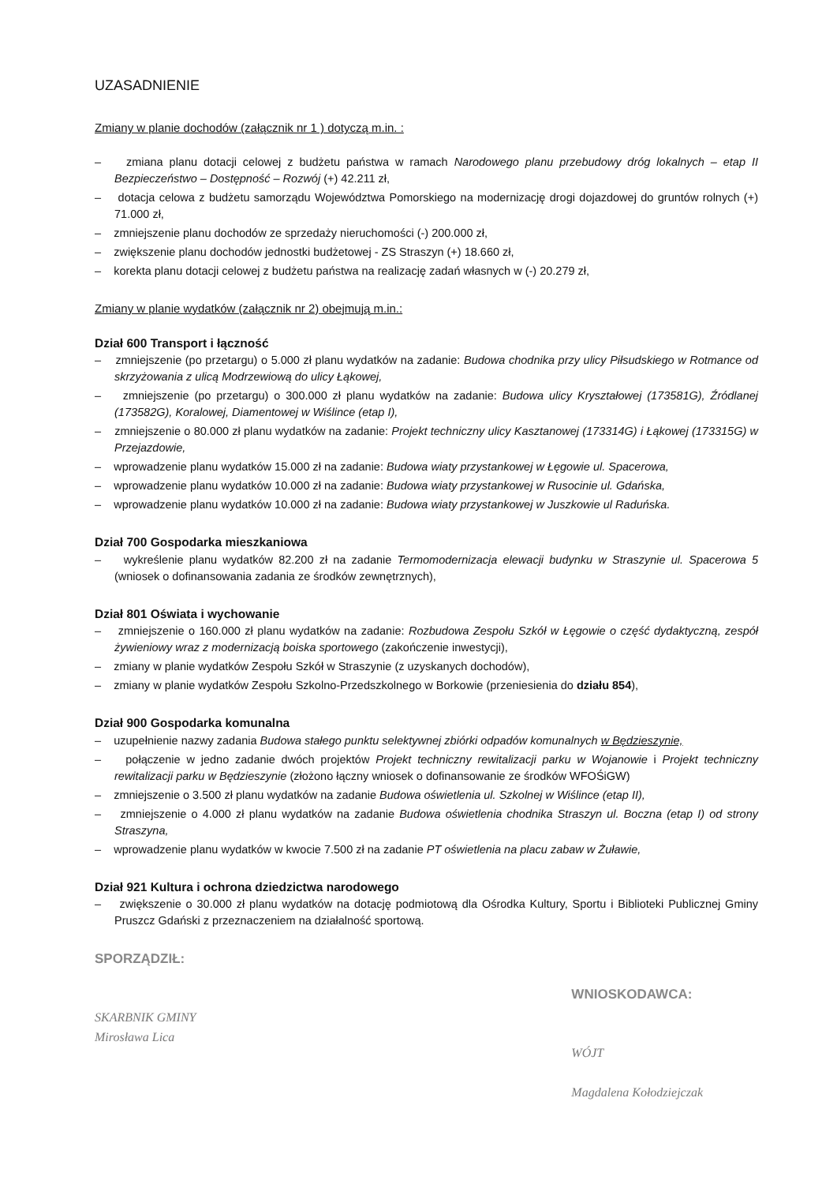UZASADNIENIE
Zmiany w planie dochodów (załącznik nr 1 ) dotyczą m.in. :
– zmiana planu dotacji celowej z budżetu państwa w ramach Narodowego planu przebudowy dróg lokalnych – etap II Bezpieczeństwo – Dostępność – Rozwój (+) 42.211 zł,
– dotacja celowa z budżetu samorządu Województwa Pomorskiego na modernizację drogi dojazdowej do gruntów rolnych (+) 71.000 zł,
– zmniejszenie planu dochodów ze sprzedaży nieruchomości (-) 200.000 zł,
– zwiększenie planu dochodów jednostki budżetowej - ZS Straszyn (+) 18.660 zł,
– korekta planu dotacji celowej z budżetu państwa na realizację zadań własnych w (-) 20.279 zł,
Zmiany w planie wydatków (załącznik nr 2) obejmują m.in.:
Dział 600 Transport i łączność
– zmniejszenie (po przetargu) o 5.000 zł planu wydatków na zadanie: Budowa chodnika przy ulicy Piłsudskiego w Rotmance od skrzyżowania z ulicą Modrzewiową do ulicy Łąkowej,
– zmniejszenie (po przetargu) o 300.000 zł planu wydatków na zadanie: Budowa ulicy Kryształowej (173581G), Źródlanej (173582G), Koralowej, Diamentowej w Wiślince (etap I),
– zmniejszenie o 80.000 zł planu wydatków na zadanie: Projekt techniczny ulicy Kasztanowej (173314G) i Łąkowej (173315G) w Przejazdowie,
– wprowadzenie planu wydatków 15.000 zł na zadanie: Budowa wiaty przystankowej w Łęgowie ul. Spacerowa,
– wprowadzenie planu wydatków 10.000 zł na zadanie: Budowa wiaty przystankowej w Rusocinie ul. Gdańska,
– wprowadzenie planu wydatków 10.000 zł na zadanie: Budowa wiaty przystankowej w Juszkowie ul Raduńska.
Dział 700 Gospodarka mieszkaniowa
– wykreślenie planu wydatków 82.200 zł na zadanie Termomodernizacja elewacji budynku w Straszynie ul. Spacerowa 5 (wniosek o dofinansowania zadania ze środków zewnętrznych),
Dział 801 Oświata i wychowanie
– zmniejszenie o 160.000 zł planu wydatków na zadanie: Rozbudowa Zespołu Szkół w Łęgowie o część dydaktyczną, zespół żywieniowy wraz z modernizacją boiska sportowego (zakończenie inwestycji),
– zmiany w planie wydatków Zespołu Szkół w Straszynie (z uzyskanych dochodów),
– zmiany w planie wydatków Zespołu Szkolno-Przedszkolnego w Borkowie (przeniesienia do działu 854),
Dział 900 Gospodarka komunalna
– uzupełnienie nazwy zadania Budowa stałego punktu selektywnej zbiórki odpadów komunalnych w Będzieszynie,
– połączenie w jedno zadanie dwóch projektów Projekt techniczny rewitalizacji parku w Wojanowie i Projekt techniczny rewitalizacji parku w Będzieszynie (złożono łączny wniosek o dofinansowanie ze środków WFOŚiGW)
– zmniejszenie o 3.500 zł planu wydatków na zadanie Budowa oświetlenia ul. Szkolnej w Wiślince (etap II),
– zmniejszenie o 4.000 zł planu wydatków na zadanie Budowa oświetlenia chodnika Straszyn ul. Boczna (etap I) od strony Straszyna,
– wprowadzenie planu wydatków w kwocie 7.500 zł na zadanie PT oświetlenia na placu zabaw w Żuławie,
Dział 921 Kultura i ochrona dziedzictwa narodowego
– zwiększenie o 30.000 zł planu wydatków na dotację podmiotową dla Ośrodka Kultury, Sportu i Biblioteki Publicznej Gminy Pruszcz Gdański z przeznaczeniem na działalność sportową.
SPORZĄDZIŁ:
SKARBNIK GMINY
Mirosława Lica
WNIOSKODAWCA:
WÓJT
Magdalena Kołodziejczak